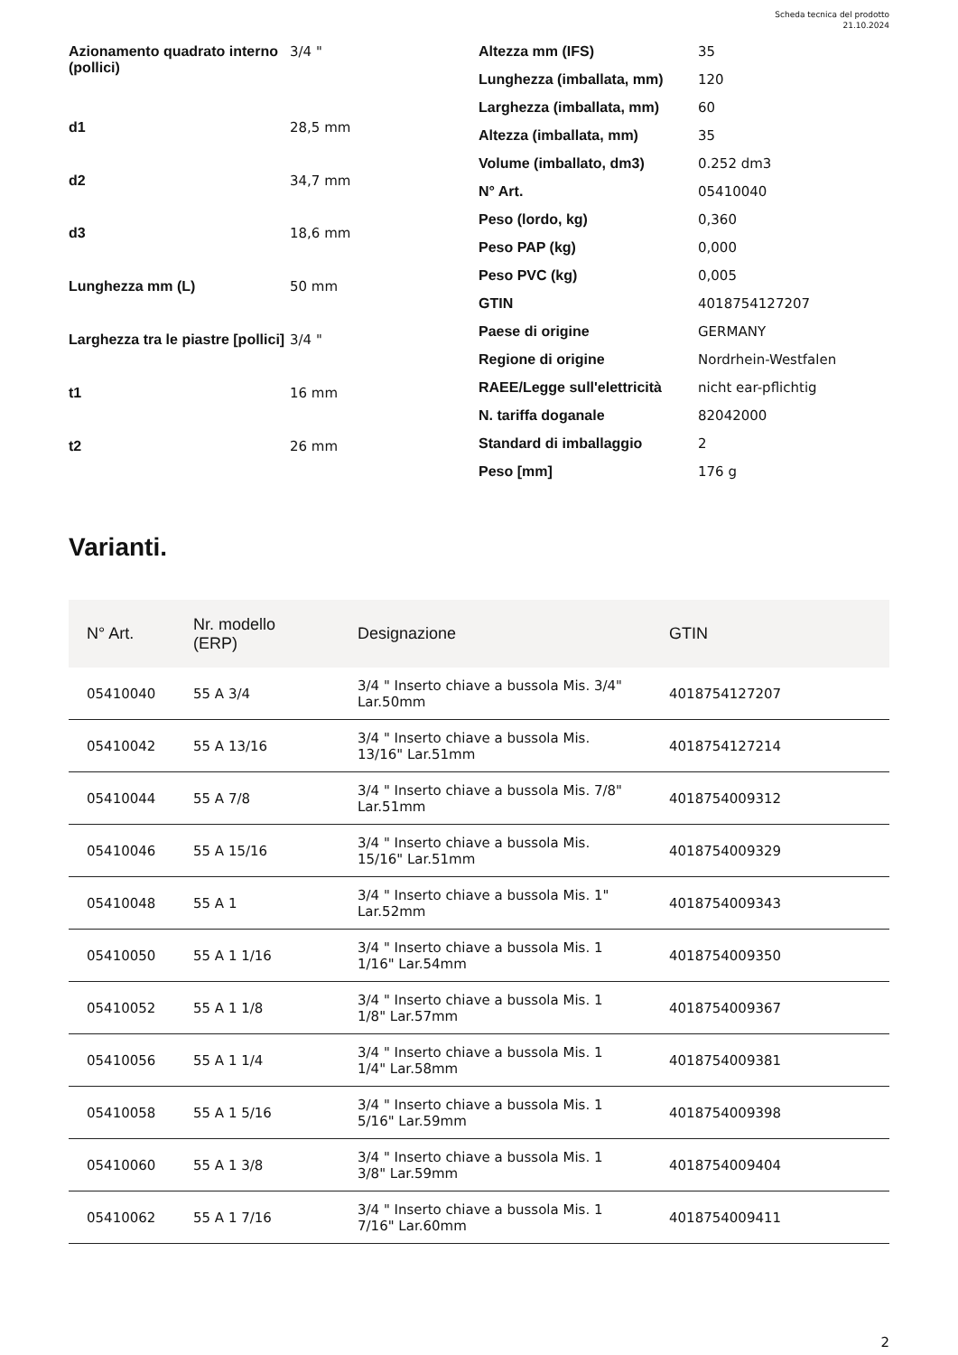Scheda tecnica del prodotto
21.10.2024
| Azionamento quadrato interno (pollici) | 3/4 " |
| d1 | 28,5 mm |
| d2 | 34,7 mm |
| d3 | 18,6 mm |
| Lunghezza mm (L) | 50 mm |
| Larghezza tra le piastre [pollici] | 3/4 " |
| t1 | 16 mm |
| t2 | 26 mm |
| Altezza mm (IFS) | 35 |
| Lunghezza (imballata, mm) | 120 |
| Larghezza (imballata, mm) | 60 |
| Altezza (imballata, mm) | 35 |
| Volume (imballato, dm3) | 0.252 dm3 |
| N° Art. | 05410040 |
| Peso (lordo, kg) | 0,360 |
| Peso PAP (kg) | 0,000 |
| Peso PVC (kg) | 0,005 |
| GTIN | 4018754127207 |
| Paese di origine | GERMANY |
| Regione di origine | Nordrhein-Westfalen |
| RAEE/Legge sull'elettricità | nicht ear-pflichtig |
| N. tariffa doganale | 82042000 |
| Standard di imballaggio | 2 |
| Peso [mm] | 176 g |
Varianti.
| N° Art. | Nr. modello (ERP) | Designazione | GTIN |
| --- | --- | --- | --- |
| 05410040 | 55 A 3/4 | 3/4 " Inserto chiave a bussola Mis. 3/4" Lar.50mm | 4018754127207 |
| 05410042 | 55 A 13/16 | 3/4 " Inserto chiave a bussola Mis. 13/16" Lar.51mm | 4018754127214 |
| 05410044 | 55 A 7/8 | 3/4 " Inserto chiave a bussola Mis. 7/8" Lar.51mm | 4018754009312 |
| 05410046 | 55 A 15/16 | 3/4 " Inserto chiave a bussola Mis. 15/16" Lar.51mm | 4018754009329 |
| 05410048 | 55 A 1 | 3/4 " Inserto chiave a bussola Mis. 1" Lar.52mm | 4018754009343 |
| 05410050 | 55 A 1 1/16 | 3/4 " Inserto chiave a bussola Mis. 1 1/16" Lar.54mm | 4018754009350 |
| 05410052 | 55 A 1 1/8 | 3/4 " Inserto chiave a bussola Mis. 1 1/8" Lar.57mm | 4018754009367 |
| 05410056 | 55 A 1 1/4 | 3/4 " Inserto chiave a bussola Mis. 1 1/4" Lar.58mm | 4018754009381 |
| 05410058 | 55 A 1 5/16 | 3/4 " Inserto chiave a bussola Mis. 1 5/16" Lar.59mm | 4018754009398 |
| 05410060 | 55 A 1 3/8 | 3/4 " Inserto chiave a bussola Mis. 1 3/8" Lar.59mm | 4018754009404 |
| 05410062 | 55 A 1 7/16 | 3/4 " Inserto chiave a bussola Mis. 1 7/16" Lar.60mm | 4018754009411 |
2